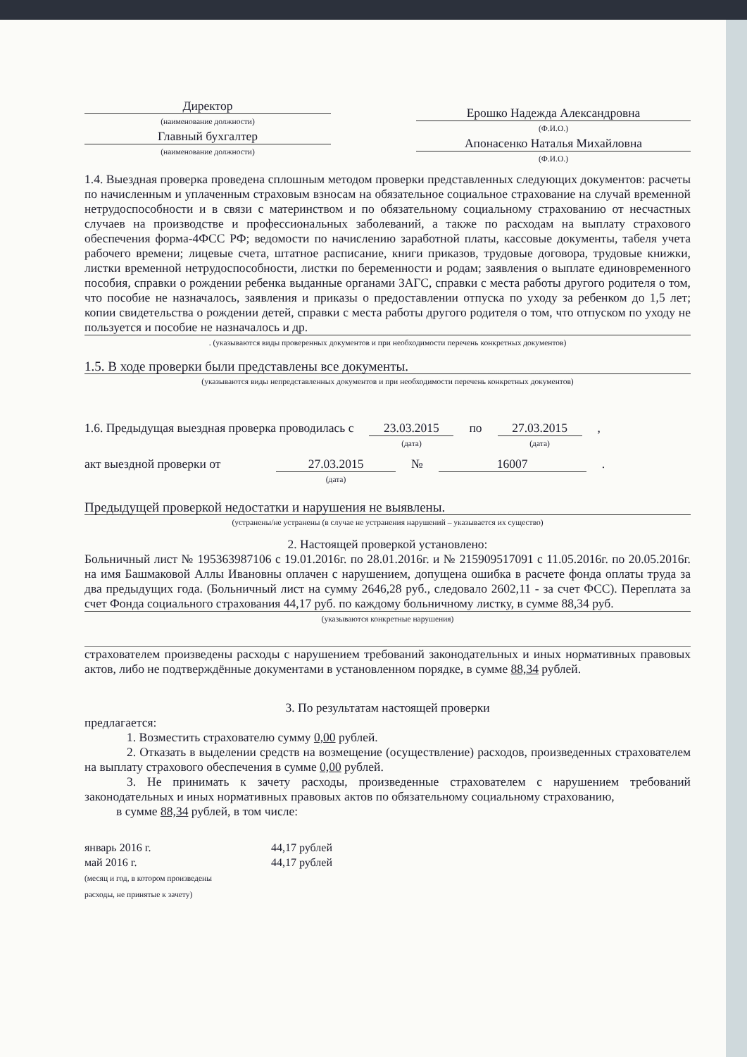Директор
(наименование должности)
Главный бухгалтер
(наименование должности)
Ерошко Надежда Александровна
(Ф.И.О.)
Апонасенко Наталья Михайловна
(Ф.И.О.)
1.4. Выездная проверка проведена сплошным методом проверки представленных следующих документов: расчеты по начисленным и уплаченным страховым взносам на обязательное социальное страхование на случай временной нетрудоспособности и в связи с материнством и по обязательному социальному страхованию от несчастных случаев на производстве и профессиональных заболеваний, а также по расходам на выплату страхового обеспечения форма-4ФСС РФ; ведомости по начислению заработной платы, кассовые документы, табеля учета рабочего времени; лицевые счета, штатное расписание, книги приказов, трудовые договора, трудовые книжки, листки временной нетрудоспособности, листки по беременности и родам; заявления о выплате единовременного пособия, справки о рождении ребенка выданные органами ЗАГС, справки с места работы другого родителя о том, что пособие не назначалось, заявления и приказы о предоставлении отпуска по уходу за ребенком до 1,5 лет; копии свидетельства о рождении детей, справки с места работы другого родителя о том, что отпуском по уходу не пользуется и пособие не назначалось и др.
. (указываются виды проверенных документов и при необходимости перечень конкретных документов)
1.5. В ходе проверки были представлены все документы.
(указываются виды непредставленных документов и при необходимости перечень конкретных документов)
1.6. Предыдущая выездная проверка проводилась с
23.03.2015
(дата)
по 27.03.2015
(дата)
,
акт выездной проверки от
27.03.2015
(дата)
№ 16007 .
Предыдущей проверкой недостатки и нарушения не выявлены.
(устранены/не устранены (в случае не устранения нарушений – указывается их существо)
2. Настоящей проверкой установлено:
Больничный лист № 195363987106 с 19.01.2016г. по 28.01.2016г. и № 215909517091 с 11.05.2016г. по 20.05.2016г. на имя Башмаковой Аллы Ивановны оплачен с нарушением, допущена ошибка в расчете фонда оплаты труда за два предыдущих года. (Больничный лист на сумму 2646,28 руб., следовало 2602,11 - за счет ФСС). Переплата за счет Фонда социального страхования 44,17 руб. по каждому больничному листку, в сумме 88,34 руб.
(указываются конкретные нарушения)
страхователем произведены расходы с нарушением требований законодательных и иных нормативных правовых актов, либо не подтверждённые документами в установленном порядке, в сумме 88,34 рублей.
3. По результатам настоящей проверки
предлагается:
1. Возместить страхователю сумму 0,00 рублей.
2. Отказать в выделении средств на возмещение (осуществление) расходов, произведенных страхователем на выплату страхового обеспечения в сумме 0,00 рублей.
3. Не принимать к зачету расходы, произведенные страхователем с нарушением требований законодательных и иных нормативных правовых актов по обязательному социальному страхованию,
в сумме 88,34 рублей, в том числе:
январь 2016 г.
май 2016 г.
(месяц и год, в котором произведены
расходы, не принятые к зачету)
44,17 рублей
44,17 рублей